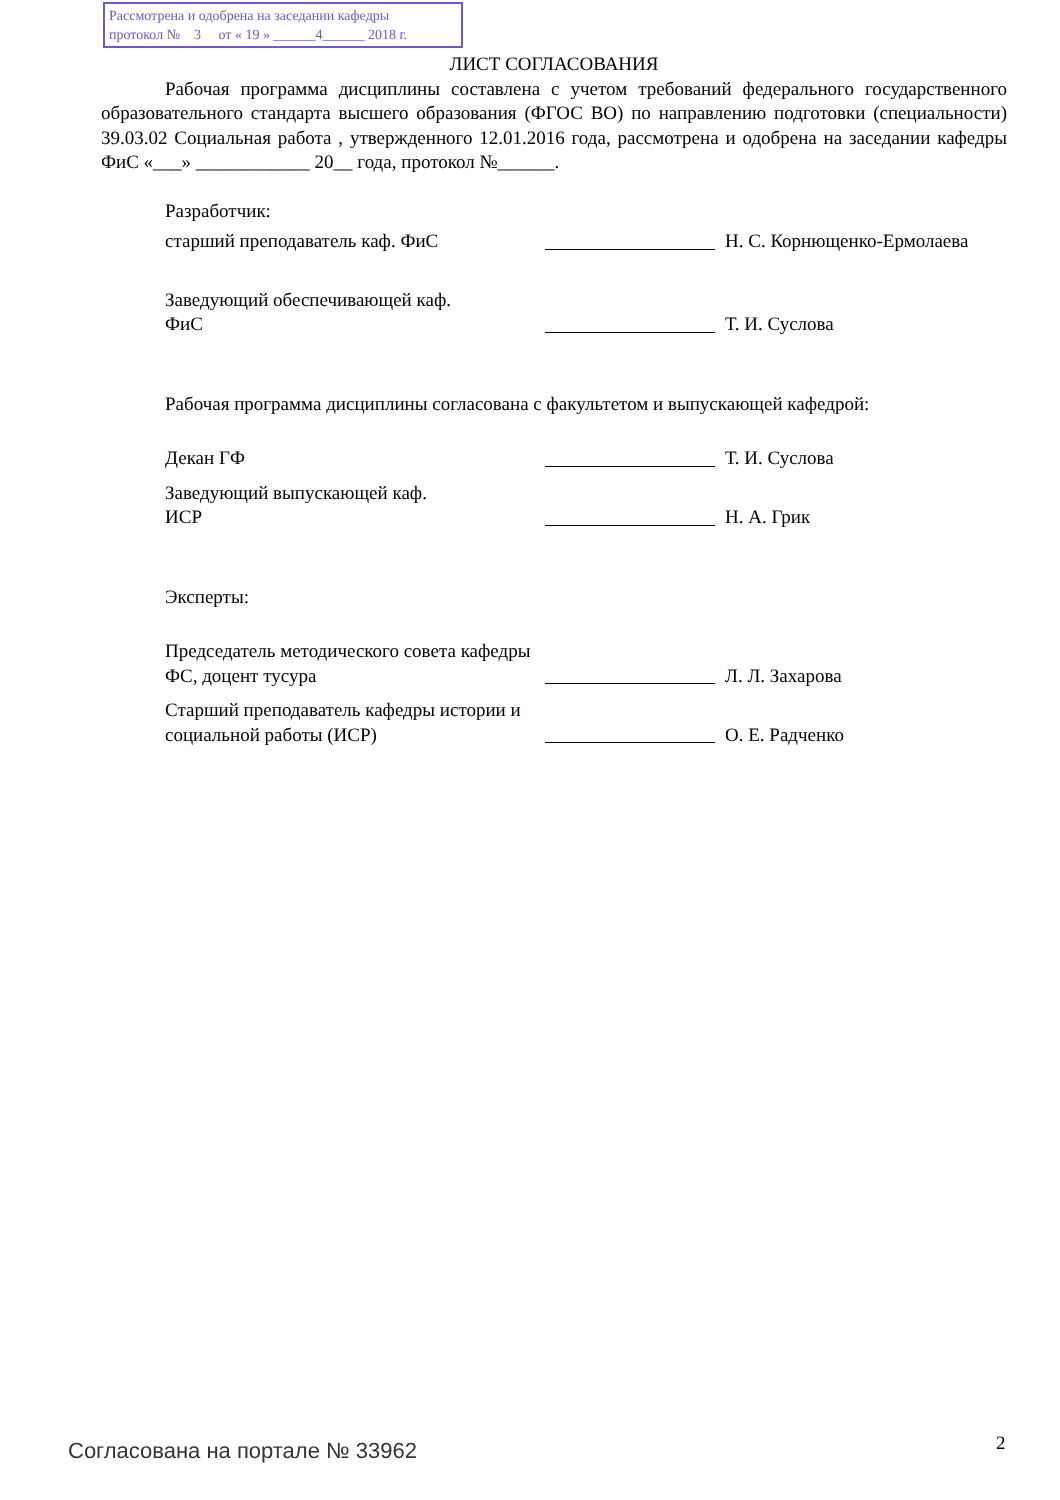Рассмотрена и одобрена на заседании кафедры
протокол № 3 от « 19 » ______4______ 2018 г.
ЛИСТ СОГЛАСОВАНИЯ
Рабочая программа дисциплины составлена с учетом требований федерального государственного образовательного стандарта высшего образования (ФГОС ВО) по направлению подготовки (специальности) 39.03.02 Социальная работа , утвержденного 12.01.2016 года, рассмотрена и одобрена на заседании кафедры ФиС «___» ____________ 20__ года, протокол №______.
Разработчик:
старший преподаватель каф. ФиС
Н. С. Корнющенко-Ермолаева
Заведующий обеспечивающей каф.
ФиС
Т. И. Суслова
Рабочая программа дисциплины согласована с факультетом и выпускающей кафедрой:
Декан ГФ
Т. И. Суслова
Заведующий выпускающей каф.
ИСР
Н. А. Грик
Эксперты:
Председатель методического совета кафедры ФС, доцент тусура
Л. Л. Захарова
Старший преподаватель кафедры истории и социальной работы (ИСР)
О. Е. Радченко
Согласована на портале № 33962 2